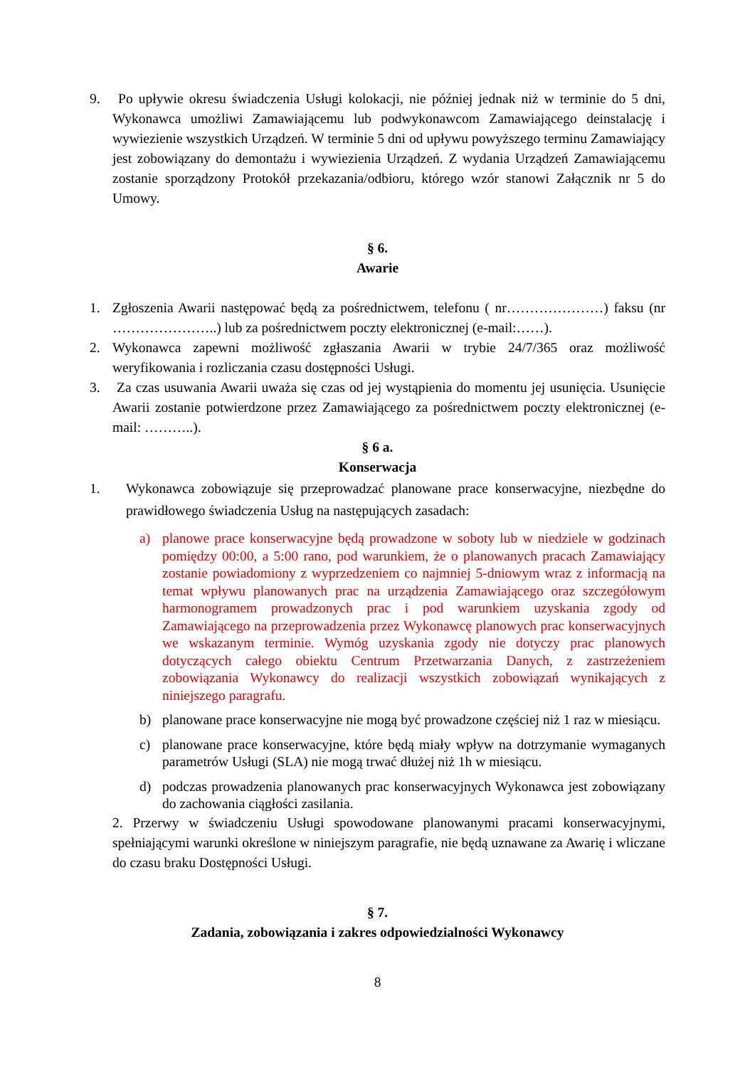9. Po upływie okresu świadczenia Usługi kolokacji, nie później jednak niż w terminie do 5 dni, Wykonawca umożliwi Zamawiającemu lub podwykonawcom Zamawiającego deinstalację i wywiezienie wszystkich Urządzeń. W terminie 5 dni od upływu powyższego terminu Zamawiający jest zobowiązany do demontażu i wywiezienia Urządzeń. Z wydania Urządzeń Zamawiającemu zostanie sporządzony Protokół przekazania/odbioru, którego wzór stanowi Załącznik nr 5 do Umowy.
§ 6.
Awarie
1. Zgłoszenia Awarii następować będą za pośrednictwem, telefonu ( nr…………………) faksu (nr …………………..) lub za pośrednictwem poczty elektronicznej (e-mail:……).
2. Wykonawca zapewni możliwość zgłaszania Awarii w trybie 24/7/365 oraz możliwość weryfikowania i rozliczania czasu dostępności Usługi.
3. Za czas usuwania Awarii uważa się czas od jej wystąpienia do momentu jej usunięcia. Usunięcie Awarii zostanie potwierdzone przez Zamawiającego za pośrednictwem poczty elektronicznej (e-mail: ………..).
§ 6 a.
Konserwacja
1. Wykonawca zobowiązuje się przeprowadzać planowane prace konserwacyjne, niezbędne do prawidłowego świadczenia Usług na następujących zasadach:
a) planowe prace konserwacyjne będą prowadzone w soboty lub w niedziele w godzinach pomiędzy 00:00, a 5:00 rano, pod warunkiem, że o planowanych pracach Zamawiający zostanie powiadomiony z wyprzedzeniem co najmniej 5-dniowym wraz z informacją na temat wpływu planowanych prac na urządzenia Zamawiającego oraz szczegółowym harmonogramem prowadzonych prac i pod warunkiem uzyskania zgody od Zamawiającego na przeprowadzenia przez Wykonawcę planowych prac konserwacyjnych we wskazanym terminie. Wymóg uzyskania zgody nie dotyczy prac planowych dotyczących całego obiektu Centrum Przetwarzania Danych, z zastrzeżeniem zobowiązania Wykonawcy do realizacji wszystkich zobowiązań wynikających z niniejszego paragrafu.
b) planowane prace konserwacyjne nie mogą być prowadzone częściej niż 1 raz w miesiącu.
c) planowane prace konserwacyjne, które będą miały wpływ na dotrzymanie wymaganych parametrów Usługi (SLA) nie mogą trwać dłużej niż 1h w miesiącu.
d) podczas prowadzenia planowanych prac konserwacyjnych Wykonawca jest zobowiązany do zachowania ciągłości zasilania.
2. Przerwy w świadczeniu Usługi spowodowane planowanymi pracami konserwacyjnymi, spełniającymi warunki określone w niniejszym paragrafie, nie będą uznawane za Awarię i wliczane do czasu braku Dostępności Usługi.
§ 7.
Zadania, zobowiązania i zakres odpowiedzialności Wykonawcy
8